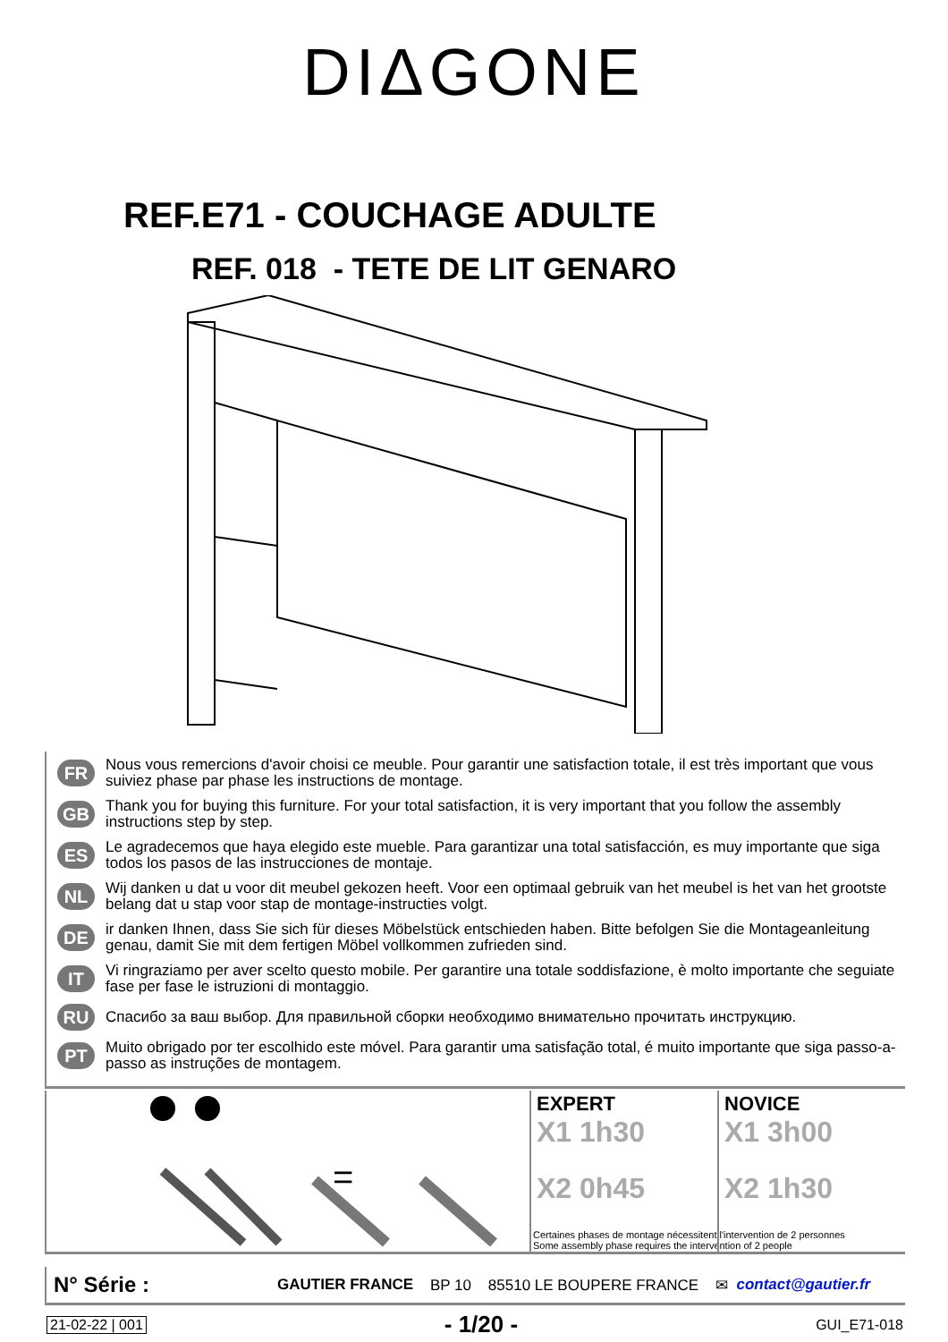DIΔGONE
REF.E71 - COUCHAGE ADULTE
REF. 018 - TETE DE LIT GENARO
FR Nous vous remercions d'avoir choisi ce meuble. Pour garantir une satisfaction totale, il est très important que vous suiviez phase par phase les instructions de montage.
GB Thank you for buying this furniture. For your total satisfaction, it is very important that you follow the assembly instructions step by step.
ES Le agradecemos que haya elegido este mueble. Para garantizar una total satisfacción, es muy importante que siga todos los pasos de las instrucciones de montaje.
NL Wij danken u dat u voor dit meubel gekozen heeft. Voor een optimaal gebruik van het meubel is het van het grootste belang dat u stap voor stap de montage-instructies volgt.
DE ir danken Ihnen, dass Sie sich für dieses Möbelstück entschieden haben. Bitte befolgen Sie die Montageanleitung genau, damit Sie mit dem fertigen Möbel vollkommen zufrieden sind.
IT Vi ringraziamo per aver scelto questo mobile. Per garantire una totale soddisfazione, è molto importante che seguiate fase per fase le istruzioni di montaggio.
RU Спасибо за ваш выбор. Для правильной сборки необходимо внимательно прочитать инструкцию.
PT Muito obrigado por ter escolhido este móvel. Para garantir uma satisfação total, é muito importante que siga passo-a-passo as instruções de montagem.
=
EXPERT
X1 1h30
X2 0h45
NOVICE
X1 3h00
X2 1h30
Certaines phases de montage nécessitent l'intervention de 2 personnes
Some assembly phase requires the intervention of 2 people
N° Série : GAUTIER FRANCE BP 10 85510 LE BOUPERE FRANCE ✉ contact@gautier.fr
21-02-22 | 001 - 1/20 - GUI_E71-018